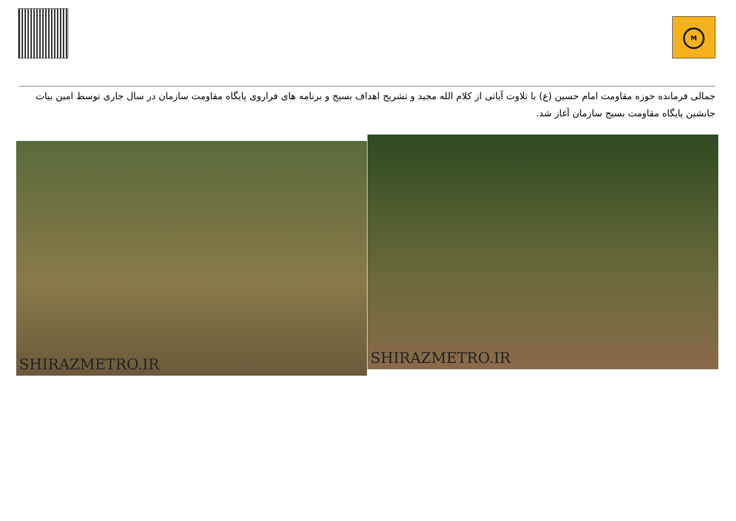M
جمالی فرمانده حوزه مقاومت امام حسین (ع) با تلاوت آیاتی از کلام الله مجید و تشریح اهداف بسیج و برنامه های فراروی پایگاه مقاومت سازمان در سال جاری توسط امین بیات جانشین پایگاه مقاومت بسیج سازمان آغاز شد.
SHIRAZMETRO.IR SHIRAZMETRO.IR